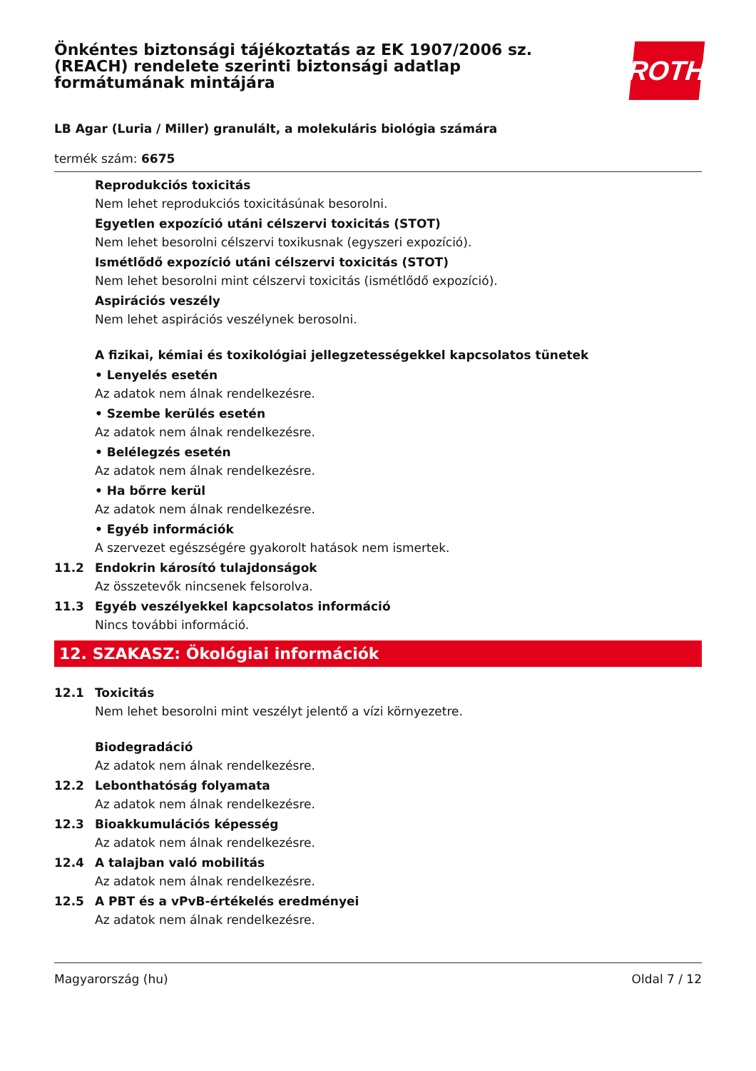Önkéntes biztonsági tájékoztatás az EK 1907/2006 sz.
(REACH) rendelete szerinti biztonsági adatlap
formátumának mintájára
ROTH
LB Agar (Luria / Miller) granulált, a molekuláris biológia számára
termék szám: 6675
Reprodukciós toxicitás
Nem lehet reprodukciós toxicitásúnak besorolni.
Egyetlen expozíció utáni célszervi toxicitás (STOT)
Nem lehet besorolni célszervi toxikusnak (egyszeri expozíció).
Ismétlődő expozíció utáni célszervi toxicitás (STOT)
Nem lehet besorolni mint célszervi toxicitás (ismétlődő expozíció).
Aspirációs veszély
Nem lehet aspirációs veszélynek berosolni.
A fizikai, kémiai és toxikológiai jellegzetességekkel kapcsolatos tünetek
• Lenyelés esetén
Az adatok nem álnak rendelkezésre.
• Szembe kerülés esetén
Az adatok nem álnak rendelkezésre.
• Belélegzés esetén
Az adatok nem álnak rendelkezésre.
• Ha bőrre kerül
Az adatok nem álnak rendelkezésre.
• Egyéb információk
A szervezet egészségére gyakorolt hatások nem ismertek.
11.2 Endokrin károsító tulajdonságok
Az összetevők nincsenek felsorolva.
11.3 Egyéb veszélyekkel kapcsolatos információ
Nincs további információ.
12. SZAKASZ: Ökológiai információk
12.1 Toxicitás
Nem lehet besorolni mint veszélyt jelentő a vízi környezetre.
Biodegradáció
Az adatok nem álnak rendelkezésre.
12.2 Lebonthatóság folyamata
Az adatok nem álnak rendelkezésre.
12.3 Bioakkumulációs képesség
Az adatok nem álnak rendelkezésre.
12.4 A talajban való mobilitás
Az adatok nem álnak rendelkezésre.
12.5 A PBT és a vPvB-értékelés eredményei
Az adatok nem álnak rendelkezésre.
Magyarország (hu) Oldal 7 / 12